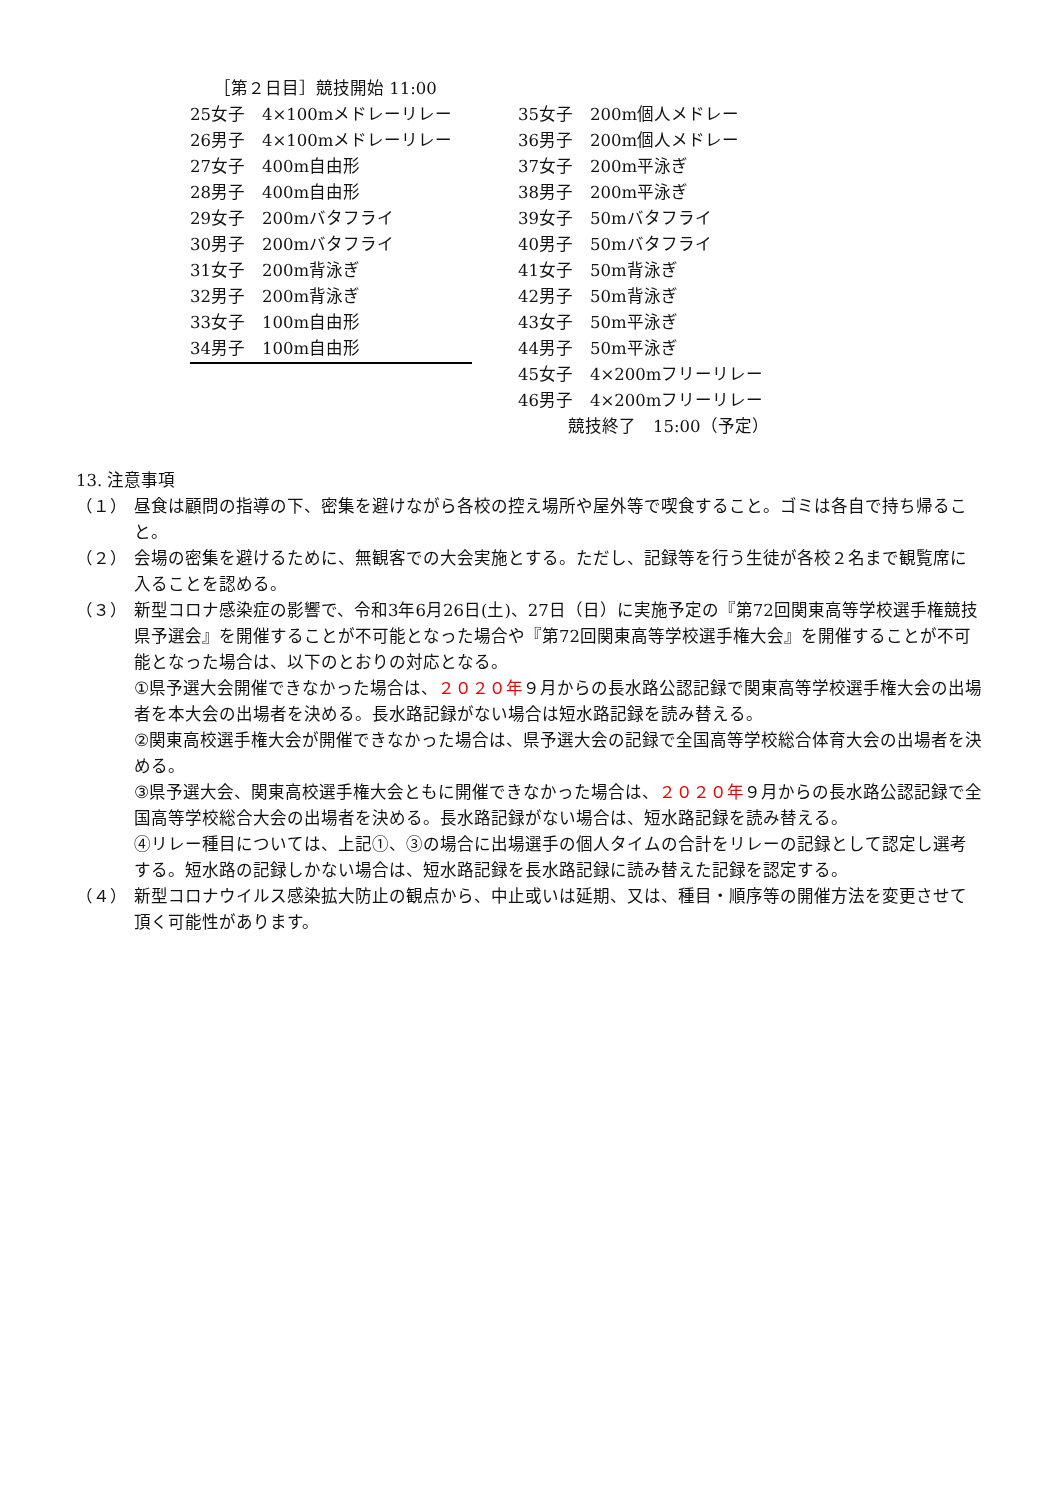［第２日目］競技開始 11:00
25女子　4×100mメドレーリレー
26男子　4×100mメドレーリレー
27女子　400m自由形
28男子　400m自由形
29女子　200mバタフライ
30男子　200mバタフライ
31女子　200m背泳ぎ
32男子　200m背泳ぎ
33女子　100m自由形
34男子　100m自由形
35女子　200m個人メドレー
36男子　200m個人メドレー
37女子　200m平泳ぎ
38男子　200m平泳ぎ
39女子　50mバタフライ
40男子　50mバタフライ
41女子　50m背泳ぎ
42男子　50m背泳ぎ
43女子　50m平泳ぎ
44男子　50m平泳ぎ
45女子　4×200mフリーリレー
46男子　4×200mフリーリレー
競技終了　15:00（予定）
13. 注意事項
（１） 昼食は顧問の指導の下、密集を避けながら各校の控え場所や屋外等で喫食すること。ゴミは各自で持ち帰ること。
（２） 会場の密集を避けるために、無観客での大会実施とする。ただし、記録等を行う生徒が各校２名まで観覧席に入ることを認める。
（３） 新型コロナ感染症の影響で、令和3年6月26日(土)、27日（日）に実施予定の『第72回関東高等学校選手権競技県予選会』を開催することが不可能となった場合や『第72回関東高等学校選手権大会』を開催することが不可能となった場合は、以下のとおりの対応となる。
①県予選大会開催できなかった場合は、２０２０年９月からの長水路公認記録で関東高等学校選手権大会の出場者を本大会の出場者を決める。長水路記録がない場合は短水路記録を読み替える。
②関東高校選手権大会が開催できなかった場合は、県予選大会の記録で全国高等学校総合体育大会の出場者を決める。
③県予選大会、関東高校選手権大会ともに開催できなかった場合は、２０２０年９月からの長水路公認記録で全国高等学校総合大会の出場者を決める。長水路記録がない場合は、短水路記録を読み替える。
④リレー種目については、上記①、③の場合に出場選手の個人タイムの合計をリレーの記録として認定し選考する。短水路の記録しかない場合は、短水路記録を長水路記録に読み替えた記録を認定する。
（４） 新型コロナウイルス感染拡大防止の観点から、中止或いは延期、又は、種目・順序等の開催方法を変更させて頂く可能性があります。